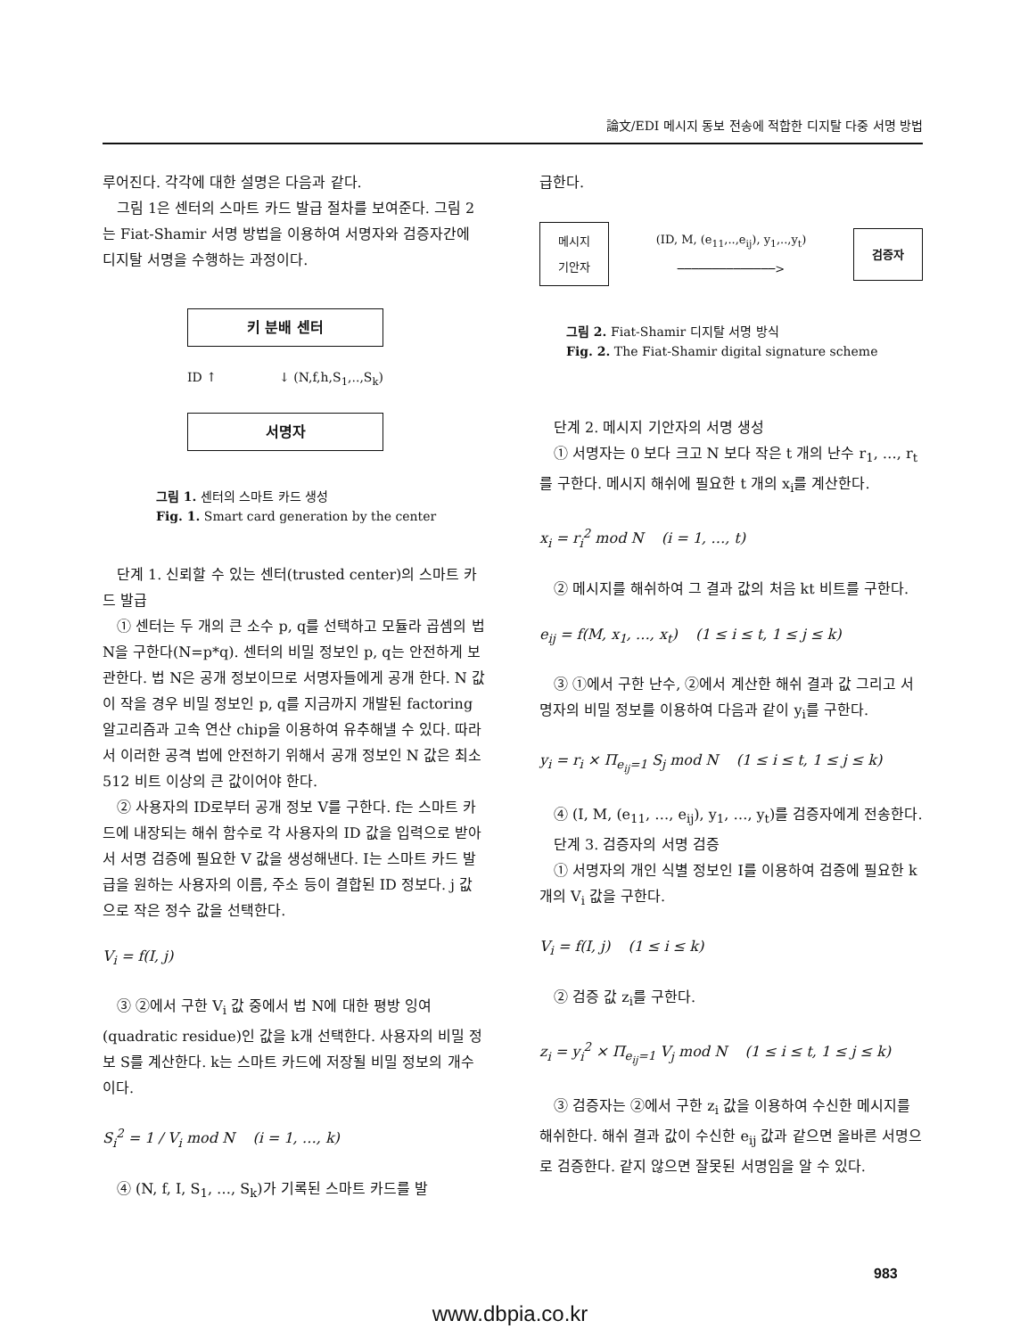論文/EDI 메시지 동보 전송에 적합한 디지탈 다중 서명 방법
루어진다. 각각에 대한 설명은 다음과 같다.
그림 1은 센터의 스마트 카드 발급 절차를 보여준다. 그림 2는 Fiat-Shamir 서명 방법을 이용하여 서명자와 검증자간에 디지탈 서명을 수행하는 과정이다.
키 분배 센터
ID ↑ ↓ (N,f,h,S<sub>1</sub>,..,S<sub>k</sub>)
서명자
그림 1. 센터의 스마트 카드 생성
Fig. 1. Smart card generation by the center
단계 1. 신뢰할 수 있는 센터(trusted center)의 스마트 카드 발급
① 센터는 두 개의 큰 소수 p, q를 선택하고 모듈라 곱셈의 법 N을 구한다(N=p*q). 센터의 비밀 정보인 p, q는 안전하게 보관한다. 법 N은 공개 정보이므로 서명자들에게 공개 한다. N 값이 작을 경우 비밀 정보인 p, q를 지금까지 개발된 factoring 알고리즘과 고속 연산 chip을 이용하여 유추해낼 수 있다. 따라서 이러한 공격 법에 안전하기 위해서 공개 정보인 N 값은 최소 512 비트 이상의 큰 값이어야 한다.
② 사용자의 ID로부터 공개 정보 V를 구한다. f는 스마트 카드에 내장되는 해쉬 함수로 각 사용자의 ID 값을 입력으로 받아서 서명 검증에 필요한 V 값을 생성해낸다. I는 스마트 카드 발급을 원하는 사용자의 이름, 주소 등이 결합된 ID 정보다. j 값으로 작은 정수 값을 선택한다.
V<sub>i</sub> = f(I, j)
③ ②에서 구한 V<sub>i</sub> 값 중에서 법 N에 대한 평방 잉여(quadratic residue)인 값을 k개 선택한다. 사용자의 비밀 정보 S를 계산한다. k는 스마트 카드에 저장될 비밀 정보의 개수이다.
S<sub>i</sub><sup>2</sup> = 1 / V<sub>i</sub> mod N (i = 1, …, k)
④ (N, f, I, S<sub>1</sub>, …, S<sub>k</sub>)가 기록된 스마트 카드를 발
급한다.
메시지
기안자
(ID, M, (e<sub>11</sub>,..,e<sub>ij</sub>), y<sub>1</sub>,..,y<sub>t</sub>)
──────────────>
검증자
그림 2. Fiat-Shamir 디지탈 서명 방식
Fig. 2. The Fiat-Shamir digital signature scheme
단계 2. 메시지 기안자의 서명 생성
① 서명자는 0 보다 크고 N 보다 작은 t 개의 난수 r<sub>1</sub>, …, r<sub>t</sub>를 구한다. 메시지 해쉬에 필요한 t 개의 x<sub>i</sub>를 계산한다.
x<sub>i</sub> = r<sub>i</sub><sup>2</sup> mod N (i = 1, …, t)
② 메시지를 해쉬하여 그 결과 값의 처음 kt 비트를 구한다.
e<sub>ij</sub> = f(M, x<sub>1</sub>, …, x<sub>t</sub>) (1 ≤ i ≤ t, 1 ≤ j ≤ k)
③ ①에서 구한 난수, ②에서 계산한 해쉬 결과 값 그리고 서명자의 비밀 정보를 이용하여 다음과 같이 y<sub>i</sub>를 구한다.
y<sub>i</sub> = r<sub>i</sub> × Π<sub>e<sub>ij</sub>=1</sub> S<sub>j</sub> mod N (1 ≤ i ≤ t, 1 ≤ j ≤ k)
④ (I, M, (e<sub>11</sub>, …, e<sub>ij</sub>), y<sub>1</sub>, …, y<sub>t</sub>)를 검증자에게 전송한다.
단계 3. 검증자의 서명 검증
① 서명자의 개인 식별 정보인 I를 이용하여 검증에 필요한 k 개의 V<sub>i</sub> 값을 구한다.
V<sub>i</sub> = f(I, j) (1 ≤ i ≤ k)
② 검증 값 z<sub>i</sub>를 구한다.
z<sub>i</sub> = y<sub>i</sub><sup>2</sup> × Π<sub>e<sub>ij</sub>=1</sub> V<sub>j</sub> mod N (1 ≤ i ≤ t, 1 ≤ j ≤ k)
③ 검증자는 ②에서 구한 z<sub>i</sub> 값을 이용하여 수신한 메시지를 해쉬한다. 해쉬 결과 값이 수신한 e<sub>ij</sub> 값과 같으면 올바른 서명으로 검증한다. 같지 않으면 잘못된 서명임을 알 수 있다.
983
www.dbpia.co.kr